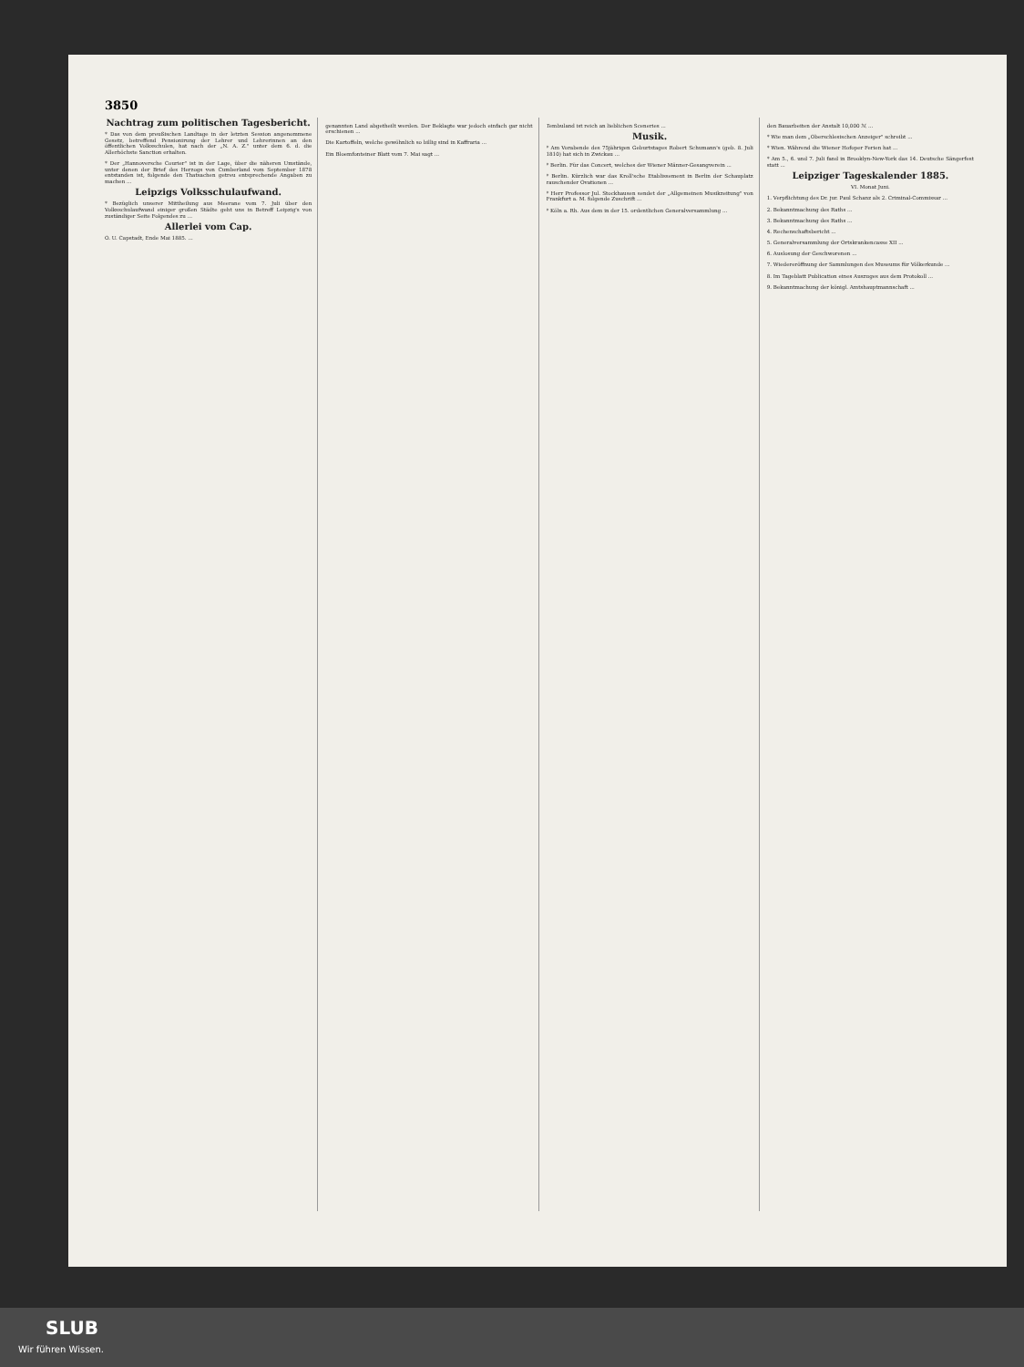3850
Nachtrag zum politischen Tagesbericht.
* Das von dem preußischen Landtage in der letzten Session angenommene Gesetz, betreffend Pensionirung der Lehrer und Lehrerinnen an den öffentlichen Volksschulen, hat nach der „N. A. Z." unter dem 6. d. die Allerhöchste Sanction erhalten.
* Der „Hannoversche Courier" ist in der Lage, über die näheren Umstände, unter denen der Brief des Herzogs von Cumberland vom September 1878 entstanden ist, folgende den Thatsachen getreu entsprechende Angaben zu machen ...
Leipzigs Volksschulaufwand.
* Bezüglich unserer Mittheilung aus Meerane vom 7. Juli über den Volksschulaufwand einiger großen Städte geht uns in Betreff Leipzig's von zuständiger Seite Folgendes zu ...
Allerlei vom Cap.
O. U. Capstadt, Ende Mai 1885. ...
genannten Land abgetheilt werden. Der Beklagte war jedoch einfach gar nicht erschienen ...
Die Kartoffeln, welche gewöhnlich so billig sind in Kaffraria ...
Ein Bloemfonteiner Blatt vom 7. Mai sagt ...
Tembuland ist reich an lieblichen Sceneries ...
Musik.
* Am Vorabende des 75jährigen Geburtstages Robert Schumann's (geb. 8. Juli 1810) hat sich in Zwickau ...
* Berlin. Für das Concert, welches der Wiener Männer-Gesangverein ...
* Berlin. Kürzlich war das Kroll'sche Etablissement in Berlin der Schauplatz rauschender Ovationen ...
* Herr Professor Jul. Stockhausen sendet der „Allgemeinen Musikzeitung" von Frankfurt a. M. folgende Zuschrift ...
* Köln a. Rh. Aus dem in der 15. ordentlichen Generalversammlung ...
den Bauarbeiten der Anstalt 10,000 ℳ ...
* Wie man dem „Oberschlesischen Anzeiger" schreibt ...
* Wien. Während die Wiener Hofoper Ferien hat ...
* Am 5., 6. und 7. Juli fand in Brooklyn-New-York das 14. Deutsche Sängerfest statt ...
Leipziger Tageskalender 1885.
VI. Monat Juni.
1. Verpflichtung des Dr. jur. Paul Schanz als 2. Criminal-Commissar ...
2. Bekanntmachung des Raths ...
3. Bekanntmachung des Raths ...
4. Rechenschaftsbericht ...
5. Generalversammlung der Ortskrankencasse XII ...
6. Auslosung der Geschworenen ...
7. Wiedereröffnung der Sammlungen des Museums für Völkerkunde ...
8. Im Tageblatt Publication eines Auszuges aus dem Protokoll ...
9. Bekanntmachung der königl. Amtshauptmannschaft ...
SLUB
Wir führen Wissen.